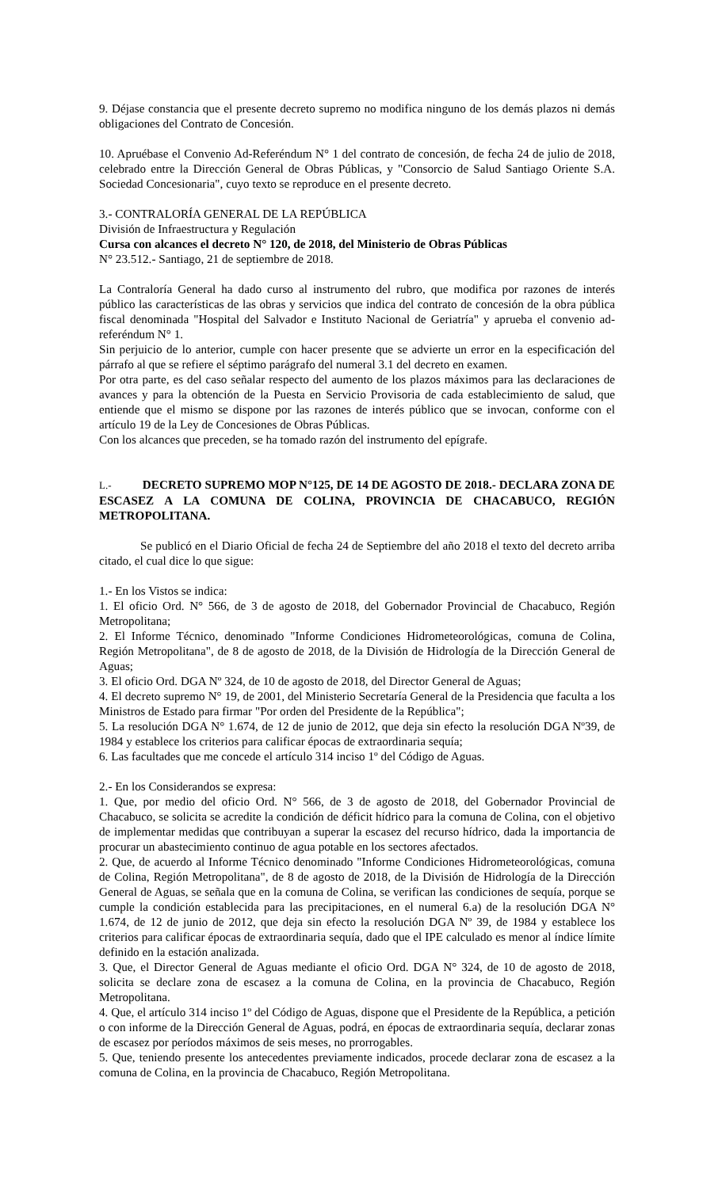9. Déjase constancia que el presente decreto supremo no modifica ninguno de los demás plazos ni demás obligaciones del Contrato de Concesión.
10. Apruébase el Convenio Ad-Referéndum N° 1 del contrato de concesión, de fecha 24 de julio de 2018, celebrado entre la Dirección General de Obras Públicas, y "Consorcio de Salud Santiago Oriente S.A. Sociedad Concesionaria", cuyo texto se reproduce en el presente decreto.
3.- CONTRALORÍA GENERAL DE LA REPÚBLICA
División de Infraestructura y Regulación
Cursa con alcances el decreto N° 120, de 2018, del Ministerio de Obras Públicas
N° 23.512.- Santiago, 21 de septiembre de 2018.
La Contraloría General ha dado curso al instrumento del rubro, que modifica por razones de interés público las características de las obras y servicios que indica del contrato de concesión de la obra pública fiscal denominada "Hospital del Salvador e Instituto Nacional de Geriatría" y aprueba el convenio ad-referéndum N° 1.
Sin perjuicio de lo anterior, cumple con hacer presente que se advierte un error en la especificación del párrafo al que se refiere el séptimo parágrafo del numeral 3.1 del decreto en examen.
Por otra parte, es del caso señalar respecto del aumento de los plazos máximos para las declaraciones de avances y para la obtención de la Puesta en Servicio Provisoria de cada establecimiento de salud, que entiende que el mismo se dispone por las razones de interés público que se invocan, conforme con el artículo 19 de la Ley de Concesiones de Obras Públicas.
Con los alcances que preceden, se ha tomado razón del instrumento del epígrafe.
L.- DECRETO SUPREMO MOP N°125, DE 14 DE AGOSTO DE 2018.- DECLARA ZONA DE ESCASEZ A LA COMUNA DE COLINA, PROVINCIA DE CHACABUCO, REGIÓN METROPOLITANA.
Se publicó en el Diario Oficial de fecha 24 de Septiembre del año 2018 el texto del decreto arriba citado, el cual dice lo que sigue:
1.- En los Vistos se indica:
1. El oficio Ord. N° 566, de 3 de agosto de 2018, del Gobernador Provincial de Chacabuco, Región Metropolitana;
2. El Informe Técnico, denominado "Informe Condiciones Hidrometeorológicas, comuna de Colina, Región Metropolitana", de 8 de agosto de 2018, de la División de Hidrología de la Dirección General de Aguas;
3. El oficio Ord. DGA Nº 324, de 10 de agosto de 2018, del Director General de Aguas;
4. El decreto supremo N° 19, de 2001, del Ministerio Secretaría General de la Presidencia que faculta a los Ministros de Estado para firmar "Por orden del Presidente de la República";
5. La resolución DGA N° 1.674, de 12 de junio de 2012, que deja sin efecto la resolución DGA Nº39, de 1984 y establece los criterios para calificar épocas de extraordinaria sequía;
6. Las facultades que me concede el artículo 314 inciso 1º del Código de Aguas.
2.- En los Considerandos se expresa:
1. Que, por medio del oficio Ord. N° 566, de 3 de agosto de 2018, del Gobernador Provincial de Chacabuco, se solicita se acredite la condición de déficit hídrico para la comuna de Colina, con el objetivo de implementar medidas que contribuyan a superar la escasez del recurso hídrico, dada la importancia de procurar un abastecimiento continuo de agua potable en los sectores afectados.
2. Que, de acuerdo al Informe Técnico denominado "Informe Condiciones Hidrometeorológicas, comuna de Colina, Región Metropolitana", de 8 de agosto de 2018, de la División de Hidrología de la Dirección General de Aguas, se señala que en la comuna de Colina, se verifican las condiciones de sequía, porque se cumple la condición establecida para las precipitaciones, en el numeral 6.a) de la resolución DGA N° 1.674, de 12 de junio de 2012, que deja sin efecto la resolución DGA Nº 39, de 1984 y establece los criterios para calificar épocas de extraordinaria sequía, dado que el IPE calculado es menor al índice límite definido en la estación analizada.
3. Que, el Director General de Aguas mediante el oficio Ord. DGA N° 324, de 10 de agosto de 2018, solicita se declare zona de escasez a la comuna de Colina, en la provincia de Chacabuco, Región Metropolitana.
4. Que, el artículo 314 inciso 1º del Código de Aguas, dispone que el Presidente de la República, a petición o con informe de la Dirección General de Aguas, podrá, en épocas de extraordinaria sequía, declarar zonas de escasez por períodos máximos de seis meses, no prorrogables.
5. Que, teniendo presente los antecedentes previamente indicados, procede declarar zona de escasez a la comuna de Colina, en la provincia de Chacabuco, Región Metropolitana.